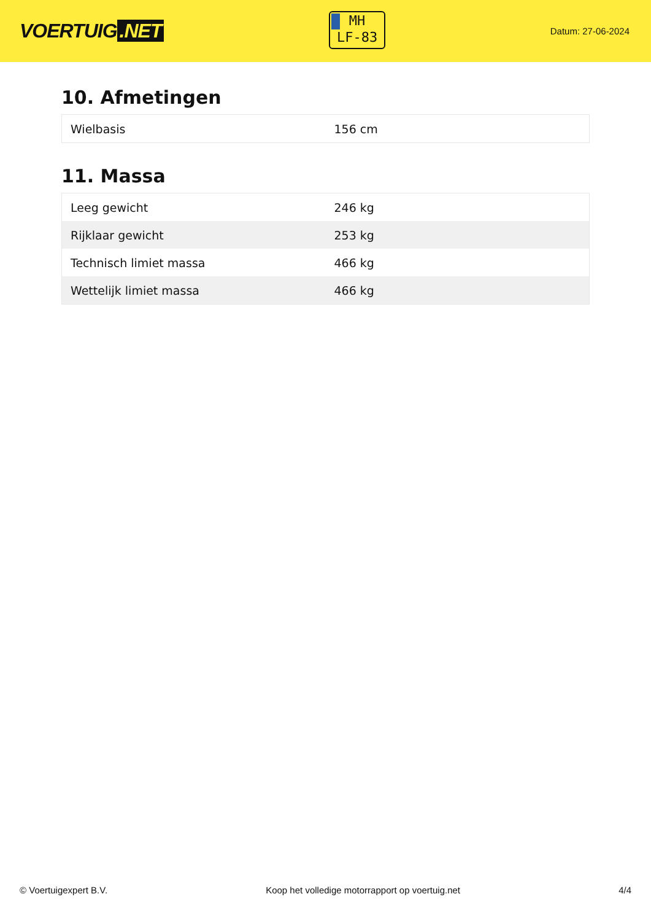VOERTUIG.NET
MH
LF-83
Datum: 27-06-2024
10. Afmetingen
| Wielbasis | 156 cm |
11. Massa
| Leeg gewicht | 246 kg |
| Rijklaar gewicht | 253 kg |
| Technisch limiet massa | 466 kg |
| Wettelijk limiet massa | 466 kg |
© Voertuigexpert B.V. Koop het volledige motorrapport op voertuig.net 4/4